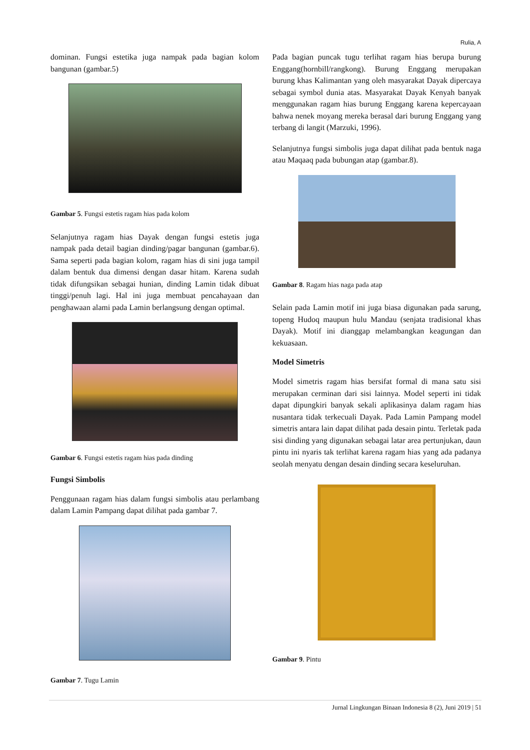Rulia, A
dominan. Fungsi estetika juga nampak pada bagian kolom bangunan (gambar.5)
Gambar 5. Fungsi estetis ragam hias pada kolom
Selanjutnya ragam hias Dayak dengan fungsi estetis juga nampak pada detail bagian dinding/pagar bangunan (gambar.6). Sama seperti pada bagian kolom, ragam hias di sini juga tampil dalam bentuk dua dimensi dengan dasar hitam. Karena sudah tidak difungsikan sebagai hunian, dinding Lamin tidak dibuat tinggi/penuh lagi. Hal ini juga membuat pencahayaan dan penghawaan alami pada Lamin berlangsung dengan optimal.
Gambar 6. Fungsi estetis ragam hias pada dinding
Fungsi Simbolis
Penggunaan ragam hias dalam fungsi simbolis atau perlambang dalam Lamin Pampang dapat dilihat pada gambar 7.
Gambar 7. Tugu Lamin
Pada bagian puncak tugu terlihat ragam hias berupa burung Enggang(hornbill/rangkong). Burung Enggang merupakan burung khas Kalimantan yang oleh masyarakat Dayak dipercaya sebagai symbol dunia atas. Masyarakat Dayak Kenyah banyak menggunakan ragam hias burung Enggang karena kepercayaan bahwa nenek moyang mereka berasal dari burung Enggang yang terbang di langit (Marzuki, 1996).
Selanjutnya fungsi simbolis juga dapat dilihat pada bentuk naga atau Maqaaq pada bubungan atap (gambar.8).
Gambar 8. Ragam hias naga pada atap
Selain pada Lamin motif ini juga biasa digunakan pada sarung, topeng Hudoq maupun hulu Mandau (senjata tradisional khas Dayak). Motif ini dianggap melambangkan keagungan dan kekuasaan.
Model Simetris
Model simetris ragam hias bersifat formal di mana satu sisi merupakan cerminan dari sisi lainnya. Model seperti ini tidak dapat dipungkiri banyak sekali aplikasinya dalam ragam hias nusantara tidak terkecuali Dayak. Pada Lamin Pampang model simetris antara lain dapat dilihat pada desain pintu. Terletak pada sisi dinding yang digunakan sebagai latar area pertunjukan, daun pintu ini nyaris tak terlihat karena ragam hias yang ada padanya seolah menyatu dengan desain dinding secara keseluruhan.
Gambar 9. Pintu
Jurnal Lingkungan Binaan Indonesia 8 (2), Juni 2019 | 51